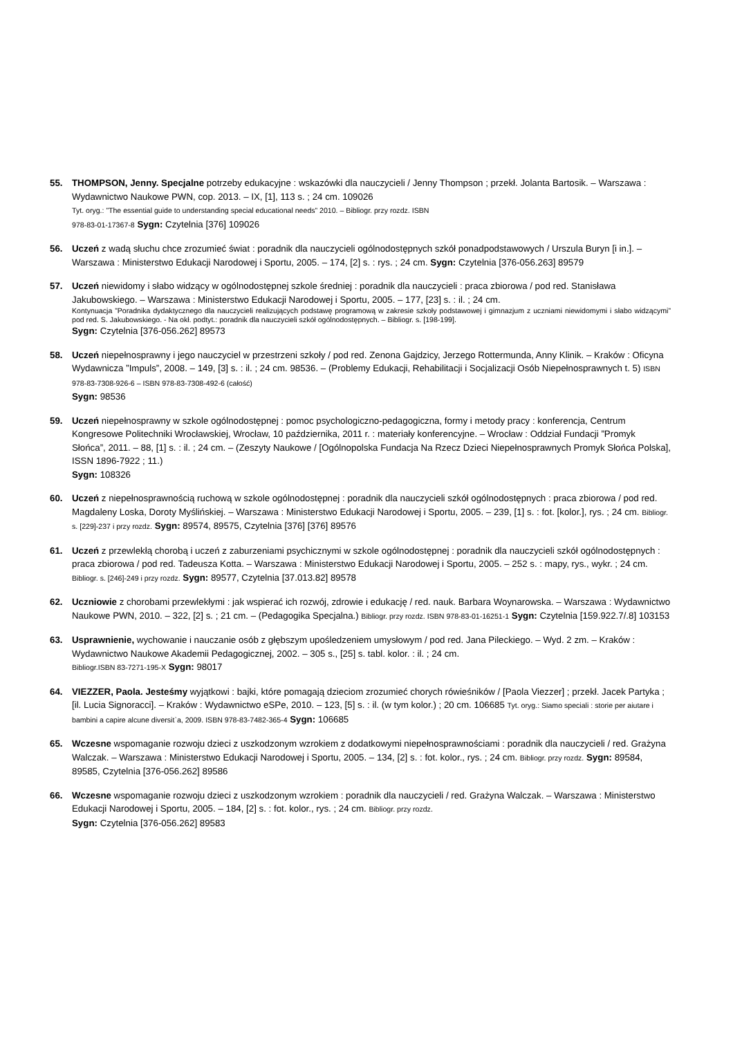55. THOMPSON, Jenny. Specjalne potrzeby edukacyjne : wskazówki dla nauczycieli / Jenny Thompson ; przekł. Jolanta Bartosik. – Warszawa : Wydawnictwo Naukowe PWN, cop. 2013. – IX, [1], 113 s. ; 24 cm. 109026
Tyt. oryg.: ”The essential guide to understanding special educational needs” 2010. – Bibliogr. przy rozdz. ISBN
978-83-01-17367-8 Sygn: Czytelnia [376] 109026
56. Uczeń z wadą słuchu chce zrozumieć świat : poradnik dla nauczycieli ogólnodostępnych szkół ponadpodstawowych / Urszula Buryn [i in.]. – Warszawa : Ministerstwo Edukacji Narodowej i Sportu, 2005. – 174, [2] s. : rys. ; 24 cm. Sygn: Czytelnia [376-056.263] 89579
57. Uczeń niewidomy i słabo widzący w ogólnodostępnej szkole średniej : poradnik dla nauczycieli : praca zbiorowa / pod red. Stanisława Jakubowskiego. – Warszawa : Ministerstwo Edukacji Narodowej i Sportu, 2005. – 177, [23] s. : il. ; 24 cm.
Kontynuacja ”Poradnika dydaktycznego dla nauczycieli realizujących podstawę programową w zakresie szkoły podstawowej i gimnazjum z uczniami niewidomymi i słabo widzącymi” pod red. S. Jakubowskiego. - Na okł. podtyt.: poradnik dla nauczycieli szkół ogólnodostępnych. – Bibliogr. s. [198-199].
Sygn: Czytelnia [376-056.262] 89573
58. Uczeń niepełnosprawny i jego nauczyciel w przestrzeni szkoły / pod red. Zenona Gajdzicy, Jerzego Rottermunda, Anny Klinik. – Kraków : Oficyna Wydawnicza ”Impuls”, 2008. – 149, [3] s. : il. ; 24 cm. 98536. – (Problemy Edukacji, Rehabilitacji i Socjalizacji Osób Niepełnosprawnych t. 5) ISBN 978-83-7308-926-6 – ISBN 978-83-7308-492-6 (całość)
Sygn: 98536
59. Uczeń niepełnosprawny w szkole ogólnodostępnej : pomoc psychologiczno-pedagogiczna, formy i metody pracy : konferencja, Centrum Kongresowe Politechniki Wrocławskiej, Wrocław, 10 października, 2011 r. : materiały konferencyjne. – Wrocław : Oddział Fundacji ”Promyk Słońca”, 2011. – 88, [1] s. : il. ; 24 cm. – (Zeszyty Naukowe / [Ogólnopolska Fundacja Na Rzecz Dzieci Niepełnosprawnych Promyk Słońca Polska], ISSN 1896-7922 ; 11.)
Sygn: 108326
60. Uczeń z niepełnosprawnością ruchową w szkole ogólnodostępnej : poradnik dla nauczycieli szkół ogólnodostępnych : praca zbiorowa / pod red. Magdaleny Loska, Doroty Myślińskiej. – Warszawa : Ministerstwo Edukacji Narodowej i Sportu, 2005. – 239, [1] s. : fot. [kolor.], rys. ; 24 cm. Bibliogr. s. [229]-237 i przy rozdz. Sygn: 89574, 89575, Czytelnia [376] [376] 89576
61. Uczeń z przewlekłą chorobą i uczeń z zaburzeniami psychicznymi w szkole ogólnodostępnej : poradnik dla nauczycieli szkół ogólnodostępnych : praca zbiorowa / pod red. Tadeusza Kotta. – Warszawa : Ministerstwo Edukacji Narodowej i Sportu, 2005. – 252 s. : mapy, rys., wykr. ; 24 cm. Bibliogr. s. [246]-249 i przy rozdz. Sygn: 89577, Czytelnia [37.013.82] 89578
62. Uczniowie z chorobami przewlekłymi : jak wspierać ich rozwój, zdrowie i edukację / red. nauk. Barbara Woynarowska. – Warszawa : Wydawnictwo Naukowe PWN, 2010. – 322, [2] s. ; 21 cm. – (Pedagogika Specjalna.) Bibliogr. przy rozdz. ISBN 978-83-01-16251-1 Sygn: Czytelnia [159.922.7/.8] 103153
63. Usprawnienie, wychowanie i nauczanie osób z głębszym upośledzeniem umysłowym / pod red. Jana Pileckiego. – Wyd. 2 zm. – Kraków : Wydawnictwo Naukowe Akademii Pedagogicznej, 2002. – 305 s., [25] s. tabl. kolor. : il. ; 24 cm.
Bibliogr.ISBN 83-7271-195-X Sygn: 98017
64. VIEZZER, Paola. Jesteśmy wyjątkowi : bajki, które pomagają dzieciom zrozumieć chorych rówieśników / [Paola Viezzer] ; przekł. Jacek Partyka ; [il. Lucia Signoracci]. – Kraków : Wydawnictwo eSPe, 2010. – 123, [5] s. : il. (w tym kolor.) ; 20 cm. 106685 Tyt. oryg.: Siamo speciali : storie per aiutare i bambini a capire alcune diversit`a, 2009. ISBN 978-83-7482-365-4 Sygn: 106685
65. Wczesne wspomaganie rozwoju dzieci z uszkodzonym wzrokiem z dodatkowymi niepełnosprawnościami : poradnik dla nauczycieli / red. Grażyna Walczak. – Warszawa : Ministerstwo Edukacji Narodowej i Sportu, 2005. – 134, [2] s. : fot. kolor., rys. ; 24 cm. Bibliogr. przy rozdz. Sygn: 89584, 89585, Czytelnia [376-056.262] 89586
66. Wczesne wspomaganie rozwoju dzieci z uszkodzonym wzrokiem : poradnik dla nauczycieli / red. Grażyna Walczak. – Warszawa : Ministerstwo Edukacji Narodowej i Sportu, 2005. – 184, [2] s. : fot. kolor., rys. ; 24 cm. Bibliogr. przy rozdz.
Sygn: Czytelnia [376-056.262] 89583